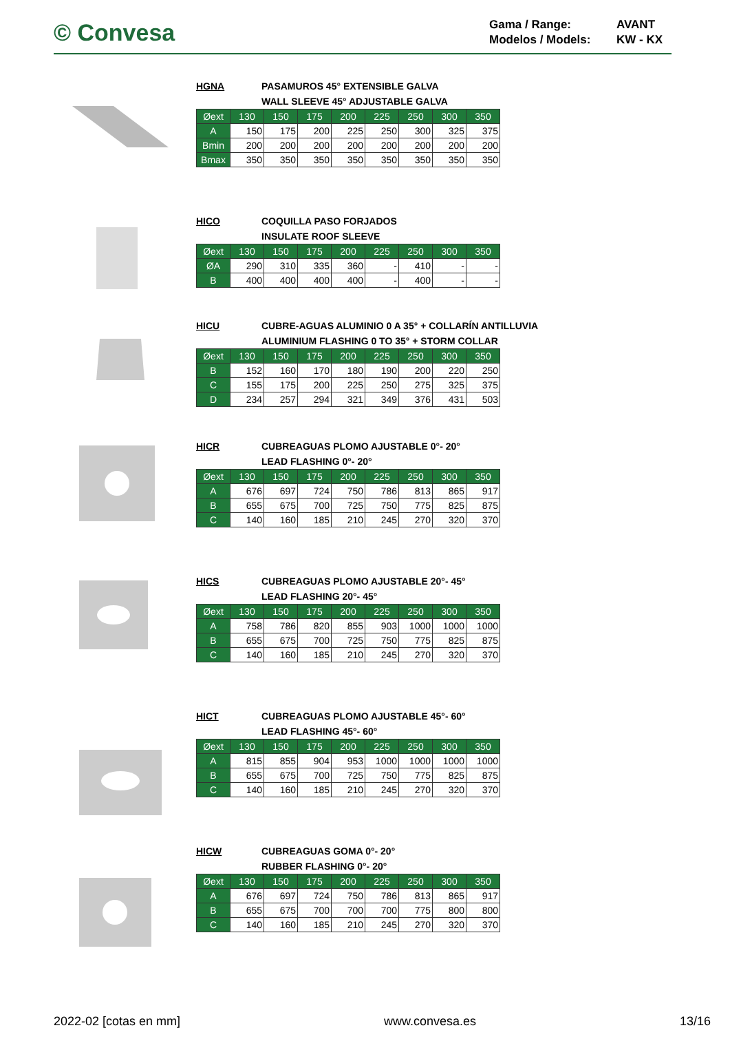© Convesa
Gama / Range:
AVANT
Modelos / Models:
KW - KX
HGNA PASAMUROS 45° EXTENSIBLE GALVA
WALL SLEEVE 45° ADJUSTABLE GALVA
| Øext | 130 | 150 | 175 | 200 | 225 | 250 | 300 | 350 |
| --- | --- | --- | --- | --- | --- | --- | --- | --- |
| A | 150 | 175 | 200 | 225 | 250 | 300 | 325 | 375 |
| Bmin | 200 | 200 | 200 | 200 | 200 | 200 | 200 | 200 |
| Bmax | 350 | 350 | 350 | 350 | 350 | 350 | 350 | 350 |
HICO COQUILLA PASO FORJADOS
INSULATE ROOF SLEEVE
| Øext | 130 | 150 | 175 | 200 | 225 | 250 | 300 | 350 |
| --- | --- | --- | --- | --- | --- | --- | --- | --- |
| ØA | 290 | 310 | 335 | 360 | - | 410 | - | - |
| B | 400 | 400 | 400 | 400 | - | 400 | - | - |
HICU CUBRE-AGUAS ALUMINIO 0 A 35° + COLLARÍN ANTILLUVIA
ALUMINIUM FLASHING 0 TO 35° + STORM COLLAR
| Øext | 130 | 150 | 175 | 200 | 225 | 250 | 300 | 350 |
| --- | --- | --- | --- | --- | --- | --- | --- | --- |
| B | 152 | 160 | 170 | 180 | 190 | 200 | 220 | 250 |
| C | 155 | 175 | 200 | 225 | 250 | 275 | 325 | 375 |
| D | 234 | 257 | 294 | 321 | 349 | 376 | 431 | 503 |
HICR CUBREAGUAS PLOMO AJUSTABLE 0°- 20°
LEAD FLASHING 0°- 20°
| Øext | 130 | 150 | 175 | 200 | 225 | 250 | 300 | 350 |
| --- | --- | --- | --- | --- | --- | --- | --- | --- |
| A | 676 | 697 | 724 | 750 | 786 | 813 | 865 | 917 |
| B | 655 | 675 | 700 | 725 | 750 | 775 | 825 | 875 |
| C | 140 | 160 | 185 | 210 | 245 | 270 | 320 | 370 |
HICS CUBREAGUAS PLOMO AJUSTABLE 20°- 45°
LEAD FLASHING 20°- 45°
| Øext | 130 | 150 | 175 | 200 | 225 | 250 | 300 | 350 |
| --- | --- | --- | --- | --- | --- | --- | --- | --- |
| A | 758 | 786 | 820 | 855 | 903 | 1000 | 1000 | 1000 |
| B | 655 | 675 | 700 | 725 | 750 | 775 | 825 | 875 |
| C | 140 | 160 | 185 | 210 | 245 | 270 | 320 | 370 |
HICT CUBREAGUAS PLOMO AJUSTABLE 45°- 60°
LEAD FLASHING 45°- 60°
| Øext | 130 | 150 | 175 | 200 | 225 | 250 | 300 | 350 |
| --- | --- | --- | --- | --- | --- | --- | --- | --- |
| A | 815 | 855 | 904 | 953 | 1000 | 1000 | 1000 | 1000 |
| B | 655 | 675 | 700 | 725 | 750 | 775 | 825 | 875 |
| C | 140 | 160 | 185 | 210 | 245 | 270 | 320 | 370 |
HICW CUBREAGUAS GOMA 0°- 20°
RUBBER FLASHING 0°- 20°
| Øext | 130 | 150 | 175 | 200 | 225 | 250 | 300 | 350 |
| --- | --- | --- | --- | --- | --- | --- | --- | --- |
| A | 676 | 697 | 724 | 750 | 786 | 813 | 865 | 917 |
| B | 655 | 675 | 700 | 700 | 700 | 775 | 800 | 800 |
| C | 140 | 160 | 185 | 210 | 245 | 270 | 320 | 370 |
2022-02 [cotas en mm] www.convesa.es 13/16